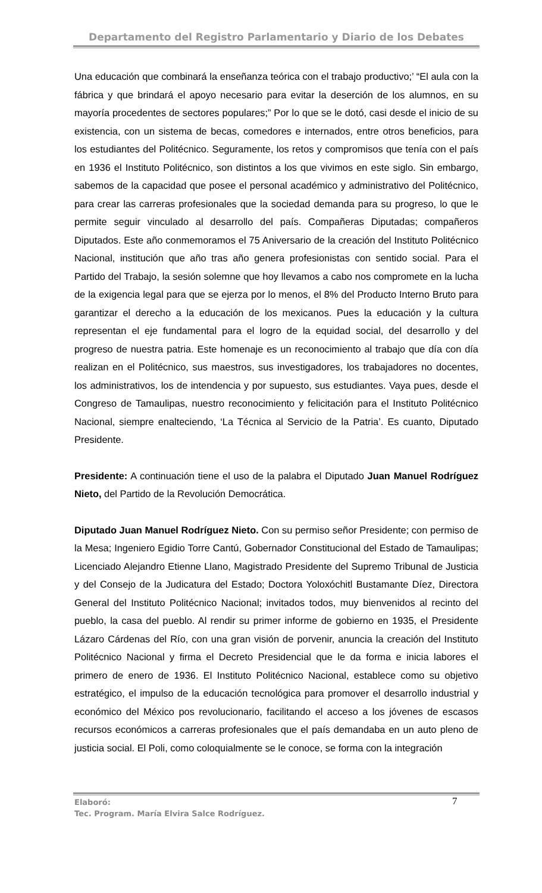Departamento del Registro Parlamentario y Diario de los Debates
Una educación que combinará la enseñanza teórica con el trabajo productivo;’ “El aula con la fábrica y que brindará el apoyo necesario para evitar la deserción de los alumnos, en su mayoría procedentes de sectores populares;” Por lo que se le dotó, casi desde el inicio de su existencia, con un sistema de becas, comedores e internados, entre otros beneficios, para los estudiantes del Politécnico. Seguramente, los retos y compromisos que tenía con el país en 1936 el Instituto Politécnico, son distintos a los que vivimos en este siglo. Sin embargo, sabemos de la capacidad que posee el personal académico y administrativo del Politécnico, para crear las carreras profesionales que la sociedad demanda para su progreso, lo que le permite seguir vinculado al desarrollo del país. Compañeras Diputadas; compañeros Diputados. Este año conmemoramos el 75 Aniversario de la creación del Instituto Politécnico Nacional, institución que año tras año genera profesionistas con sentido social. Para el Partido del Trabajo, la sesión solemne que hoy llevamos a cabo nos compromete en la lucha de la exigencia legal para que se ejerza por lo menos, el 8% del Producto Interno Bruto para garantizar el derecho a la educación de los mexicanos. Pues la educación y la cultura representan el eje fundamental para el logro de la equidad social, del desarrollo y del progreso de nuestra patria. Este homenaje es un reconocimiento al trabajo que día con día realizan en el Politécnico, sus maestros, sus investigadores, los trabajadores no docentes, los administrativos, los de intendencia y por supuesto, sus estudiantes. Vaya pues, desde el Congreso de Tamaulipas, nuestro reconocimiento y felicitación para el Instituto Politécnico Nacional, siempre enalteciendo, ‘La Técnica al Servicio de la Patria’. Es cuanto, Diputado Presidente.
Presidente: A continuación tiene el uso de la palabra el Diputado Juan Manuel Rodríguez Nieto, del Partido de la Revolución Democrática.
Diputado Juan Manuel Rodríguez Nieto. Con su permiso señor Presidente; con permiso de la Mesa; Ingeniero Egidio Torre Cantú, Gobernador Constitucional del Estado de Tamaulipas; Licenciado Alejandro Etienne Llano, Magistrado Presidente del Supremo Tribunal de Justicia y del Consejo de la Judicatura del Estado; Doctora Yoloxóchitl Bustamante Díez, Directora General del Instituto Politécnico Nacional; invitados todos, muy bienvenidos al recinto del pueblo, la casa del pueblo. Al rendir su primer informe de gobierno en 1935, el Presidente Lázaro Cárdenas del Río, con una gran visión de porvenir, anuncia la creación del Instituto Politécnico Nacional y firma el Decreto Presidencial que le da forma e inicia labores el primero de enero de 1936. El Instituto Politécnico Nacional, establece como su objetivo estratégico, el impulso de la educación tecnológica para promover el desarrollo industrial y económico del México pos revolucionario, facilitando el acceso a los jóvenes de escasos recursos económicos a carreras profesionales que el país demandaba en un auto pleno de justicia social. El Poli, como coloquialmente se le conoce, se forma con la integración
Elaboró:
Tec. Program. María Elvira Salce Rodríguez.
7